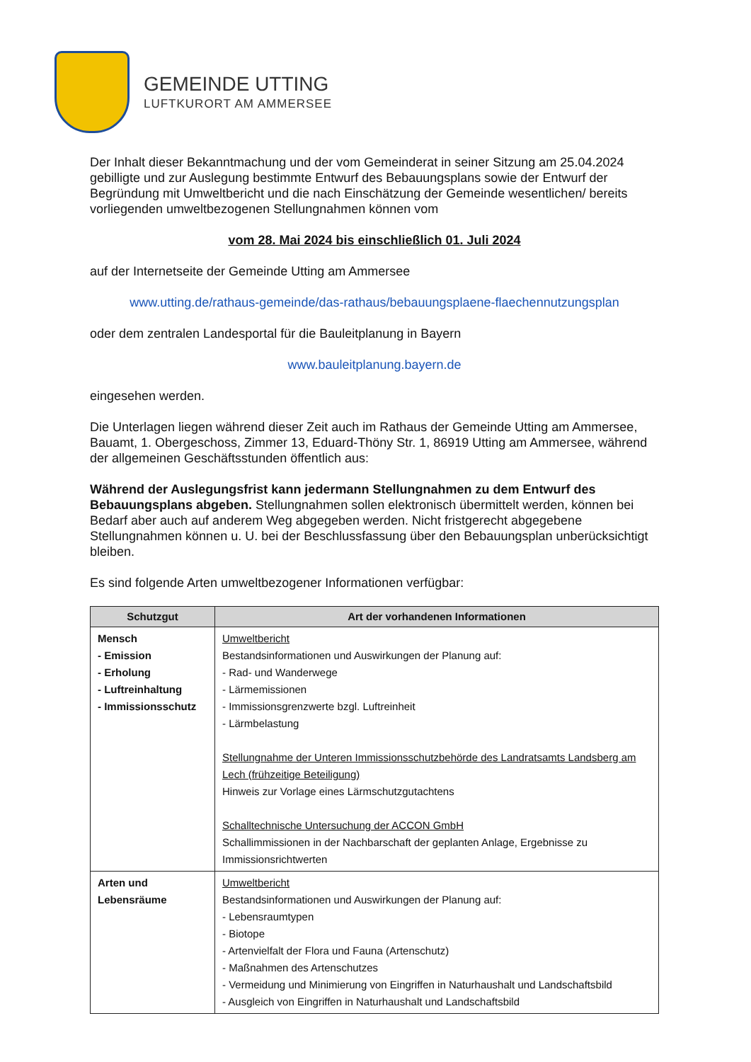GEMEINDE UTTING
LUFTKURORT AM AMMERSEE
Der Inhalt dieser Bekanntmachung und der vom Gemeinderat in seiner Sitzung am 25.04.2024 gebilligte und zur Auslegung bestimmte Entwurf des Bebauungsplans sowie der Entwurf der Begründung mit Umweltbericht und die nach Einschätzung der Gemeinde wesentlichen/ bereits vorliegenden umweltbezogenen Stellungnahmen können vom
vom 28. Mai 2024 bis einschließlich 01. Juli 2024
auf der Internetseite der Gemeinde Utting am Ammersee
www.utting.de/rathaus-gemeinde/das-rathaus/bebauungsplaene-flaechennutzungsplan
oder dem zentralen Landesportal für die Bauleitplanung in Bayern
www.bauleitplanung.bayern.de
eingesehen werden.
Die Unterlagen liegen während dieser Zeit auch im Rathaus der Gemeinde Utting am Ammersee, Bauamt, 1. Obergeschoss, Zimmer 13, Eduard-Thöny Str. 1, 86919 Utting am Ammersee, während der allgemeinen Geschäftsstunden öffentlich aus:
Während der Auslegungsfrist kann jedermann Stellungnahmen zu dem Entwurf des Bebauungsplans abgeben. Stellungnahmen sollen elektronisch übermittelt werden, können bei Bedarf aber auch auf anderem Weg abgegeben werden. Nicht fristgerecht abgegebene Stellungnahmen können u. U. bei der Beschlussfassung über den Bebauungsplan unberücksichtigt bleiben.
Es sind folgende Arten umweltbezogener Informationen verfügbar:
| Schutzgut | Art der vorhandenen Informationen |
| --- | --- |
| Mensch - Emission - Erholung - Luftreinhaltung - Immissionsschutz | Umweltbericht Bestandsinformationen und Auswirkungen der Planung auf: - Rad- und Wanderwege - Lärmemissionen - Immissionsgrenzwerte bzgl. Luftreinheit - Lärmbelastung Stellungnahme der Unteren Immissionsschutzbehörde des Landratsamts Landsberg am Lech (frühzeitige Beteiligung) Hinweis zur Vorlage eines Lärmschutzgutachtens Schalltechnische Untersuchung der ACCON GmbH Schallimmissionen in der Nachbarschaft der geplanten Anlage, Ergebnisse zu Immissionsrichtwerten |
| Arten und Lebensräume | Umweltbericht Bestandsinformationen und Auswirkungen der Planung auf: - Lebensraumtypen - Biotope - Artenvielfalt der Flora und Fauna (Artenschutz) - Maßnahmen des Artenschutzes - Vermeidung und Minimierung von Eingriffen in Naturhaushalt und Landschaftsbild - Ausgleich von Eingriffen in Naturhaushalt und Landschaftsbild |